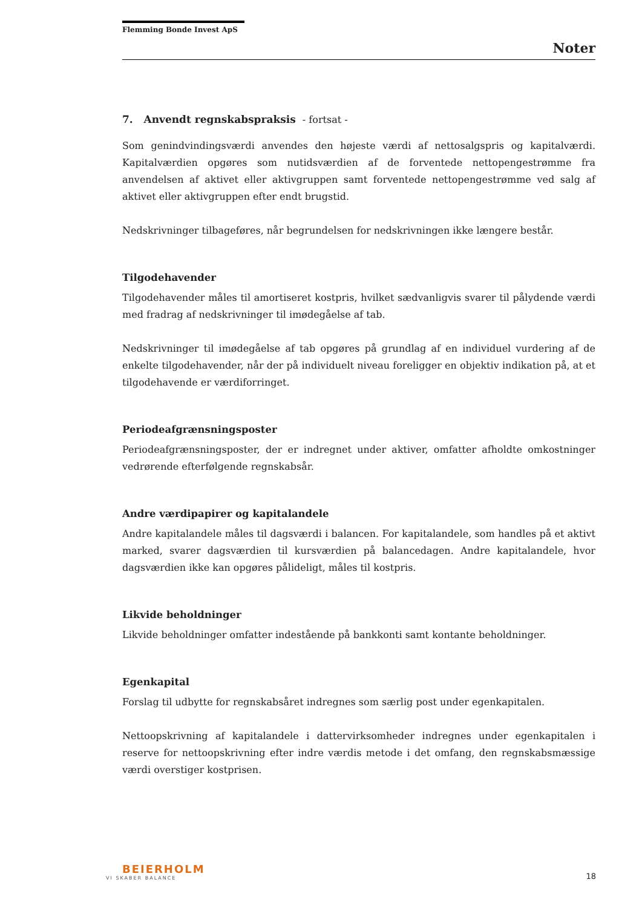Flemming Bonde Invest ApS
Noter
7. Anvendt regnskabspraksis - fortsat -
Som genindvindingsværdi anvendes den højeste værdi af nettosalgspris og kapitalværdi. Kapitalværdien opgøres som nutidsværdien af de forventede nettopengestrømme fra anvendelsen af aktivet eller aktivgruppen samt forventede nettopengestrømme ved salg af aktivet eller aktivgruppen efter endt brugstid.
Nedskrivninger tilbageføres, når begrundelsen for nedskrivningen ikke længere består.
Tilgodehavender
Tilgodehavender måles til amortiseret kostpris, hvilket sædvanligvis svarer til pålydende værdi med fradrag af nedskrivninger til imødegåelse af tab.
Nedskrivninger til imødegåelse af tab opgøres på grundlag af en individuel vurdering af de enkelte tilgodehavender, når der på individuelt niveau foreligger en objektiv indikation på, at et tilgodehavende er værdiforringet.
Periodeafgrænsningsposter
Periodeafgrænsningsposter, der er indregnet under aktiver, omfatter afholdte omkostninger vedrørende efterfølgende regnskabsår.
Andre værdipapirer og kapitalandele
Andre kapitalandele måles til dagsværdi i balancen. For kapitalandele, som handles på et aktivt marked, svarer dagsværdien til kursværdien på balancedagen. Andre kapitalandele, hvor dagsværdien ikke kan opgøres pålideligt, måles til kostpris.
Likvide beholdninger
Likvide beholdninger omfatter indestående på bankkonti samt kontante beholdninger.
Egenkapital
Forslag til udbytte for regnskabsåret indregnes som særlig post under egenkapitalen.
Nettoopskrivning af kapitalandele i dattervirksomheder indregnes under egenkapitalen i reserve for nettoopskrivning efter indre værdis metode i det omfang, den regnskabsmæssige værdi overstiger kostprisen.
BEIERHOLM
VI SKABER BALANCE
18